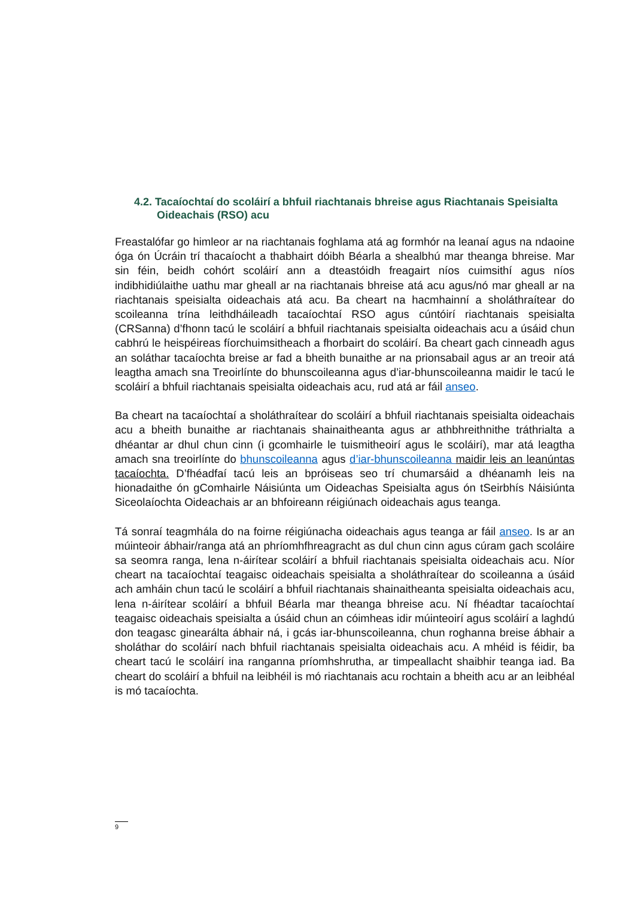4.2. Tacaíochtaí do scoláirí a bhfuil riachtanais bhreise agus Riachtanais Speisialta Oideachais (RSO) acu
Freastalófar go himleor ar na riachtanais foghlama atá ag formhór na leanaí agus na ndaoine óga ón Úcráin trí thacaíocht a thabhairt dóibh Béarla a shealbhú mar theanga bhreise. Mar sin féin, beidh cohórt scoláirí ann a dteastóidh freagairt níos cuimsithí agus níos indibhidiúlaithe uathu mar gheall ar na riachtanais bhreise atá acu agus/nó mar gheall ar na riachtanais speisialta oideachais atá acu. Ba cheart na hacmhainní a sholáthraítear do scoileanna trína leithdháileadh tacaíochtaí RSO agus cúntóirí riachtanais speisialta (CRSanna) d’fhonn tacú le scoláirí a bhfuil riachtanais speisialta oideachais acu a úsáid chun cabhrú le heispéireas fíorchuimsitheach a fhorbairt do scoláirí. Ba cheart gach cinneadh agus an soláthar tacaíochta breise ar fad a bheith bunaithe ar na prionsabail agus ar an treoir atá leagtha amach sna Treoirlínte do bhunscoileanna agus d’iar-bhunscoileanna maidir le tacú le scoláirí a bhfuil riachtanais speisialta oideachais acu, rud atá ar fáil anseo.
Ba cheart na tacaíochtaí a sholáthraítear do scoláirí a bhfuil riachtanais speisialta oideachais acu a bheith bunaithe ar riachtanais shainaitheanta agus ar athbhreithnithe tráthrialta a dhéantar ar dhul chun cinn (i gcomhairle le tuismitheoirí agus le scoláirí), mar atá leagtha amach sna treoirlínte do bhunscoileanna agus d’iar-bhunscoileanna maidir leis an leanúntas tacaíochta. D’fhéadfaí tacú leis an bpróiseas seo trí chumarsáid a dhéanamh leis na hionadaithe ón gComhairle Náisiúnta um Oideachas Speisialta agus ón tSeirbhís Náisiúnta Siceolaíochta Oideachais ar an bhfoireann réigiúnach oideachais agus teanga.
Tá sonraí teagmhála do na foirne réigiúnacha oideachais agus teanga ar fáil anseo. Is ar an múinteoir ábhair/ranga atá an phríomhfhreagracht as dul chun cinn agus cúram gach scoláire sa seomra ranga, lena n-áirítear scoláirí a bhfuil riachtanais speisialta oideachais acu. Níor cheart na tacaíochtaí teagaisc oideachais speisialta a sholáthraítear do scoileanna a úsáid ach amháin chun tacú le scoláirí a bhfuil riachtanais shainaitheanta speisialta oideachais acu, lena n-áirítear scoláirí a bhfuil Béarla mar theanga bhreise acu. Ní fhéadtar tacaíochtaí teagaisc oideachais speisialta a úsáid chun an cóimheas idir múinteoirí agus scoláirí a laghdú don teagasc ginearálta ábhair ná, i gcás iar-bhunscoileanna, chun roghanna breise ábhair a sholáthar do scoláirí nach bhfuil riachtanais speisialta oideachais acu. A mhéid is féidir, ba cheart tacú le scoláirí ina ranganna príomhshrutha, ar timpeallacht shaibhir teanga iad. Ba cheart do scoláirí a bhfuil na leibhéil is mó riachtanais acu rochtain a bheith acu ar an leibhéal is mó tacaíochta.
9